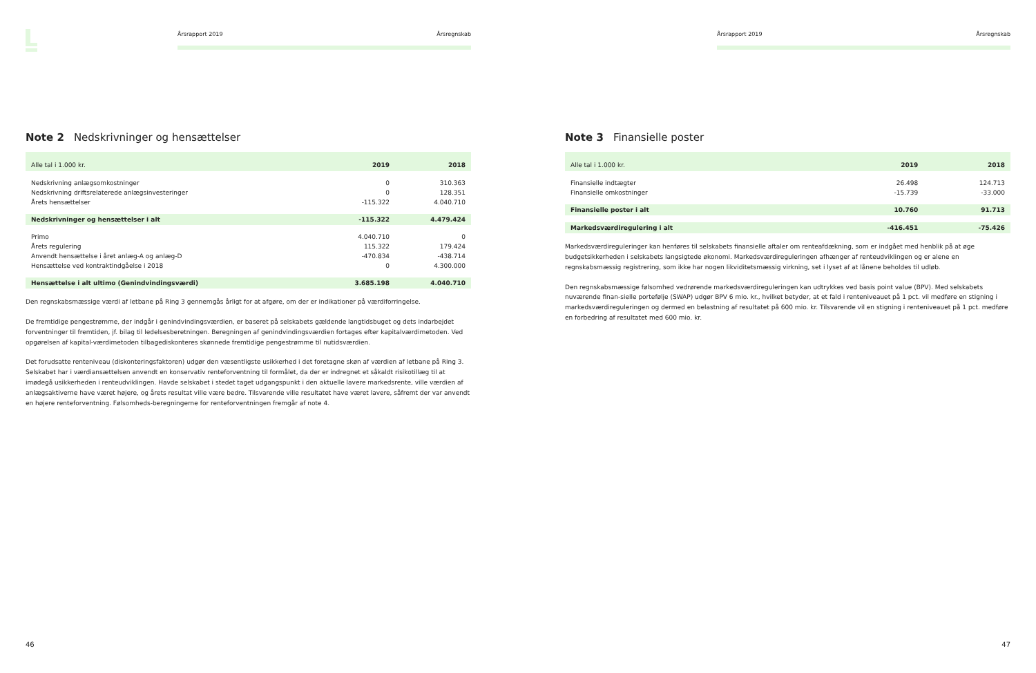Årsrapport 2019 Årsregnskab
Note 2 Nedskrivninger og hensættelser
| Alle tal i 1.000 kr. | 2019 | 2018 |
| --- | --- | --- |
| Nedskrivning anlægsomkostninger | 0 | 310.363 |
| Nedskrivning driftsrelaterede anlægsinvesteringer | 0 | 128.351 |
| Årets hensættelser | -115.322 | 4.040.710 |
| Nedskrivninger og hensættelser i alt | -115.322 | 4.479.424 |
| Primo | 4.040.710 | 0 |
| Årets regulering | 115.322 | 179.424 |
| Anvendt hensættelse i året anlæg-A og anlæg-D | -470.834 | -438.714 |
| Hensættelse ved kontraktindgåelse i 2018 | 0 | 4.300.000 |
| Hensættelse i alt ultimo (Genindvindingsværdi) | 3.685.198 | 4.040.710 |
Den regnskabsmæssige værdi af letbane på Ring 3 gennemgås årligt for at afgøre, om der er indikationer på værdiforringelse.
De fremtidige pengestrømme, der indgår i genindvindingsværdien, er baseret på selskabets gældende langtidsbuget og dets indarbejdet forventninger til fremtiden, jf. bilag til ledelsesberetningen. Beregningen af genindvindingsværdien fortages efter kapitalværdimetoden. Ved opgørelsen af kapital-værdimetoden tilbagediskonteres skønnede fremtidige pengestrømme til nutidsværdien.
Det forudsatte renteniveau (diskonteringsfaktoren) udgør den væsentligste usikkerhed i det foretagne skøn af værdien af letbane på Ring 3. Selskabet har i værdiansættelsen anvendt en konservativ renteforventning til formålet, da der er indregnet et såkaldt risikotillæg til at imødegå usikkerheden i renteudviklingen. Havde selskabet i stedet taget udgangspunkt i den aktuelle lavere markedsrente, ville værdien af anlægsaktiverne have været højere, og årets resultat ville være bedre. Tilsvarende ville resultatet have været lavere, såfremt der var anvendt en højere renteforventning. Følsomheds-beregningerne for renteforventningen fremgår af note 4.
46
Årsrapport 2019 Årsregnskab
Note 3 Finansielle poster
| Alle tal i 1.000 kr. | 2019 | 2018 |
| --- | --- | --- |
| Finansielle indtægter | 26.498 | 124.713 |
| Finansielle omkostninger | -15.739 | -33.000 |
| Finansielle poster i alt | 10.760 | 91.713 |
| Markedsværdiregulering i alt | -416.451 | -75.426 |
Markedsværdireguleringer kan henføres til selskabets finansielle aftaler om renteafdækning, som er indgået med henblik på at øge budgetsikkerheden i selskabets langsigtede økonomi. Markedsværdireguleringen afhænger af renteudviklingen og er alene en regnskabsmæssig registrering, som ikke har nogen likviditetsmæssig virkning, set i lyset af at lånene beholdes til udløb.
Den regnskabsmæssige følsomhed vedrørende markedsværdireguleringen kan udtrykkes ved basis point value (BPV). Med selskabets nuværende finan-sielle portefølje (SWAP) udgør BPV 6 mio. kr., hvilket betyder, at et fald i renteniveauet på 1 pct. vil medføre en stigning i markedsværdireguleringen og dermed en belastning af resultatet på 600 mio. kr. Tilsvarende vil en stigning i renteniveauet på 1 pct. medføre en forbedring af resultatet med 600 mio. kr.
47